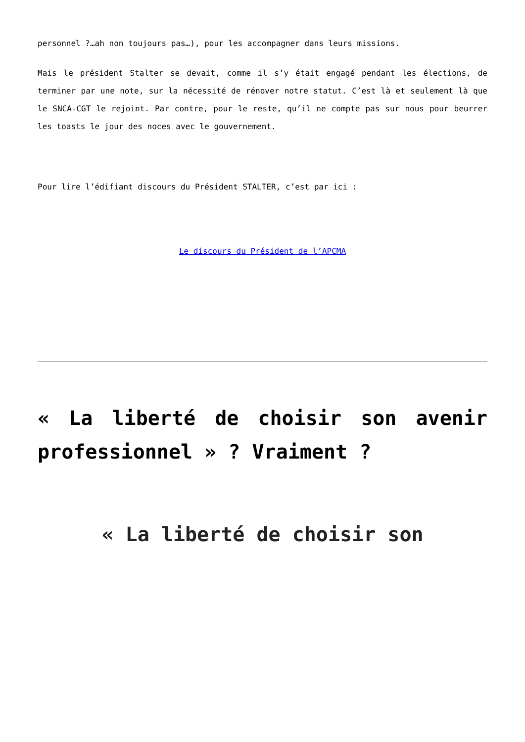personnel ?…ah non toujours pas…), pour les accompagner dans leurs missions.
Mais le président Stalter se devait, comme il s’y était engagé pendant les élections, de terminer par une note, sur la nécessité de rénover notre statut. C’est là et seulement là que le SNCA-CGT le rejoint. Par contre, pour le reste, qu’il ne compte pas sur nous pour beurrer les toasts le jour des noces avec le gouvernement.
Pour lire l’édifiant discours du Président STALTER, c’est par ici :
Le discours du Président de l’APCMA
« La liberté de choisir son avenir professionnel » ? Vraiment ?
« La liberté de choisir son